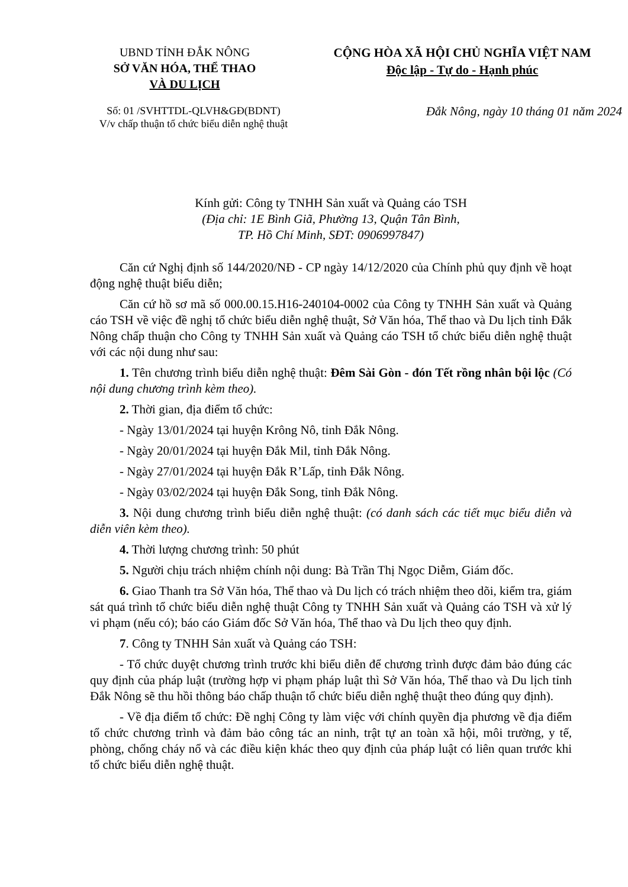UBND TỈNH ĐẮK NÔNG
SỞ VĂN HÓA, THỂ THAO
VÀ DU LỊCH
CỘNG HÒA XÃ HỘI CHỦ NGHĨA VIỆT NAM
Độc lập - Tự do - Hạnh phúc
Số: 01 /SVHTTDL-QLVH&GĐ(BDNT)
V/v chấp thuận tổ chức biểu diễn nghệ thuật
Đắk Nông, ngày 10 tháng 01 năm 2024
Kính gửi: Công ty TNHH Sản xuất và Quảng cáo TSH
(Địa chỉ: 1E Bình Giã, Phường 13, Quận Tân Bình,
TP. Hồ Chí Minh, SĐT: 0906997847)
Căn cứ Nghị định số 144/2020/NĐ - CP ngày 14/12/2020 của Chính phủ quy định về hoạt động nghệ thuật biểu diễn;
Căn cứ hồ sơ mã số 000.00.15.H16-240104-0002 của Công ty TNHH Sản xuất và Quảng cáo TSH về việc đề nghị tổ chức biểu diễn nghệ thuật, Sở Văn hóa, Thể thao và Du lịch tỉnh Đắk Nông chấp thuận cho Công ty TNHH Sản xuất và Quảng cáo TSH tổ chức biểu diễn nghệ thuật với các nội dung như sau:
1. Tên chương trình biểu diễn nghệ thuật: Đêm Sài Gòn - đón Tết rồng nhân bội lộc (Có nội dung chương trình kèm theo).
2. Thời gian, địa điểm tổ chức:
- Ngày 13/01/2024 tại huyện Krông Nô, tỉnh Đắk Nông.
- Ngày 20/01/2024 tại huyện Đắk Mil, tỉnh Đắk Nông.
- Ngày 27/01/2024 tại huyện Đắk R’Lấp, tỉnh Đắk Nông.
- Ngày 03/02/2024 tại huyện Đắk Song, tỉnh Đắk Nông.
3. Nội dung chương trình biểu diễn nghệ thuật: (có danh sách các tiết mục biểu diễn và diễn viên kèm theo).
4. Thời lượng chương trình: 50 phút
5. Người chịu trách nhiệm chính nội dung: Bà Trần Thị Ngọc Diễm, Giám đốc.
6. Giao Thanh tra Sở Văn hóa, Thể thao và Du lịch có trách nhiệm theo dõi, kiểm tra, giám sát quá trình tổ chức biểu diễn nghệ thuật Công ty TNHH Sản xuất và Quảng cáo TSH và xử lý vi phạm (nếu có); báo cáo Giám đốc Sở Văn hóa, Thể thao và Du lịch theo quy định.
7. Công ty TNHH Sản xuất và Quảng cáo TSH:
- Tổ chức duyệt chương trình trước khi biểu diễn để chương trình được đảm bảo đúng các quy định của pháp luật (trường hợp vi phạm pháp luật thì Sở Văn hóa, Thể thao và Du lịch tỉnh Đắk Nông sẽ thu hồi thông báo chấp thuận tổ chức biểu diễn nghệ thuật theo đúng quy định).
- Về địa điểm tổ chức: Đề nghị Công ty làm việc với chính quyền địa phương về địa điểm tổ chức chương trình và đảm bảo công tác an ninh, trật tự an toàn xã hội, môi trường, y tế, phòng, chống cháy nổ và các điều kiện khác theo quy định của pháp luật có liên quan trước khi tổ chức biểu diễn nghệ thuật.